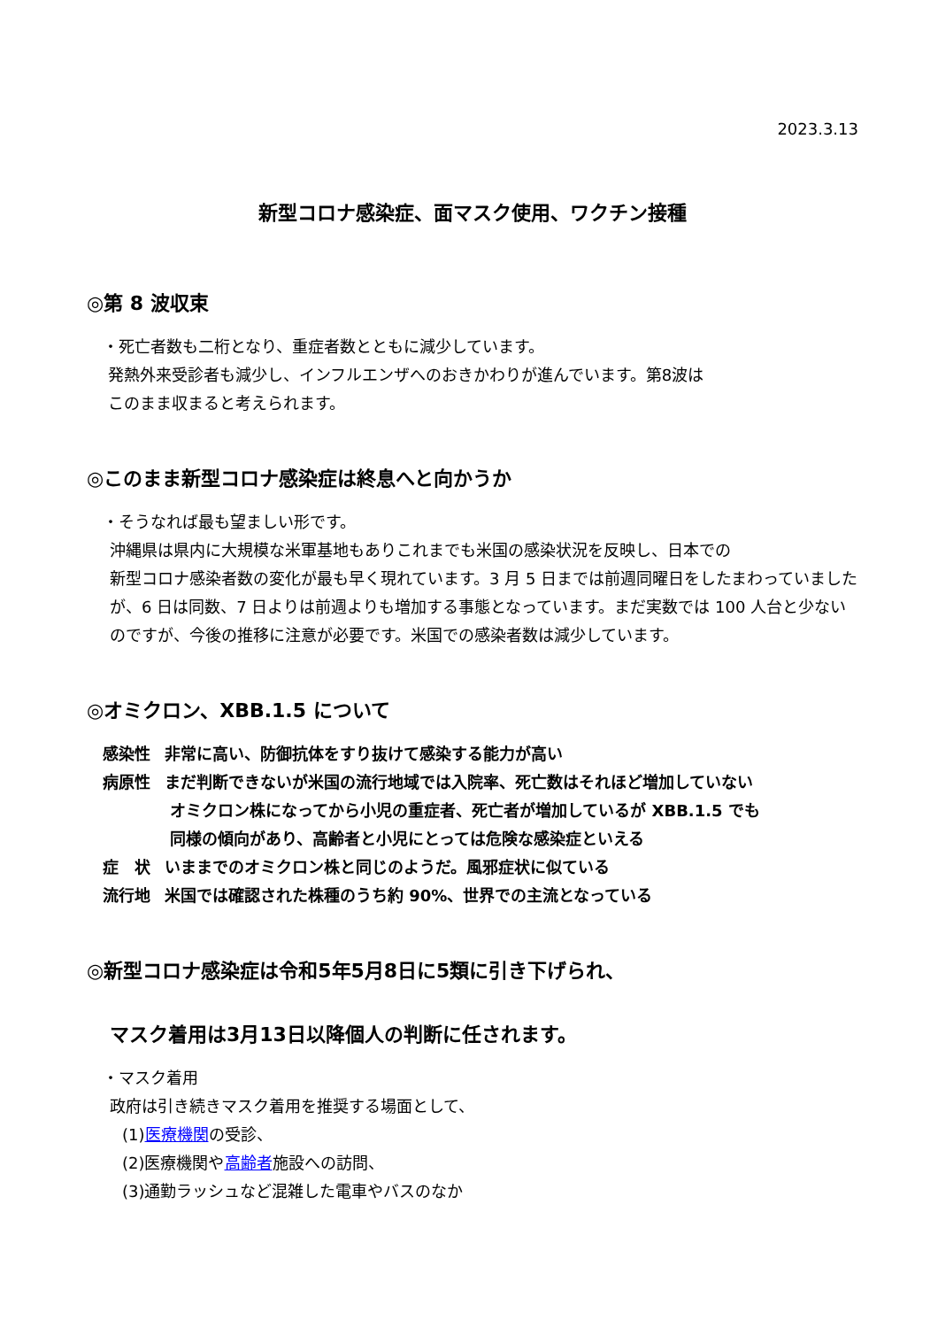2023.3.13
新型コロナ感染症、面マスク使用、ワクチン接種
◎第 8 波収束
・死亡者数も二桁となり、重症者数とともに減少しています。
発熱外来受診者も減少し、インフルエンザへのおきかわりが進んでいます。第8波は
このまま収まると考えられます。
◎このまま新型コロナ感染症は終息へと向かうか
・そうなれば最も望ましい形です。
沖縄県は県内に大規模な米軍基地もありこれまでも米国の感染状況を反映し、日本での
新型コロナ感染者数の変化が最も早く現れています。3 月 5 日までは前週同曜日をしたまわっていましたが、6 日は同数、7 日よりは前週よりも増加する事態となっています。まだ実数では 100 人台と少ないのですが、今後の推移に注意が必要です。米国での感染者数は減少しています。
◎オミクロン、XBB.1.5 について
| 感染性 | 非常に高い、防御抗体をすり抜けて感染する能力が高い |
| 病原性 | まだ判断できないが米国の流行地域では入院率、死亡数はそれほど増加していない オミクロン株になってから小児の重症者、死亡者が増加しているが XBB.1.5 でも 同様の傾向があり、高齢者と小児にとっては危険な感染症といえる |
| 症 状 | いままでのオミクロン株と同じのようだ。風邪症状に似ている |
| 流行地 | 米国では確認された株種のうち約 90%、世界での主流となっている |
◎新型コロナ感染症は令和5年5月8日に5類に引き下げられ、
マスク着用は3月13日以降個人の判断に任されます。
・マスク着用
政府は引き続きマスク着用を推奨する場面として、
(1)医療機関の受診、
(2)医療機関や高齢者施設への訪問、
(3)通勤ラッシュなど混雑した電車やバスのなか